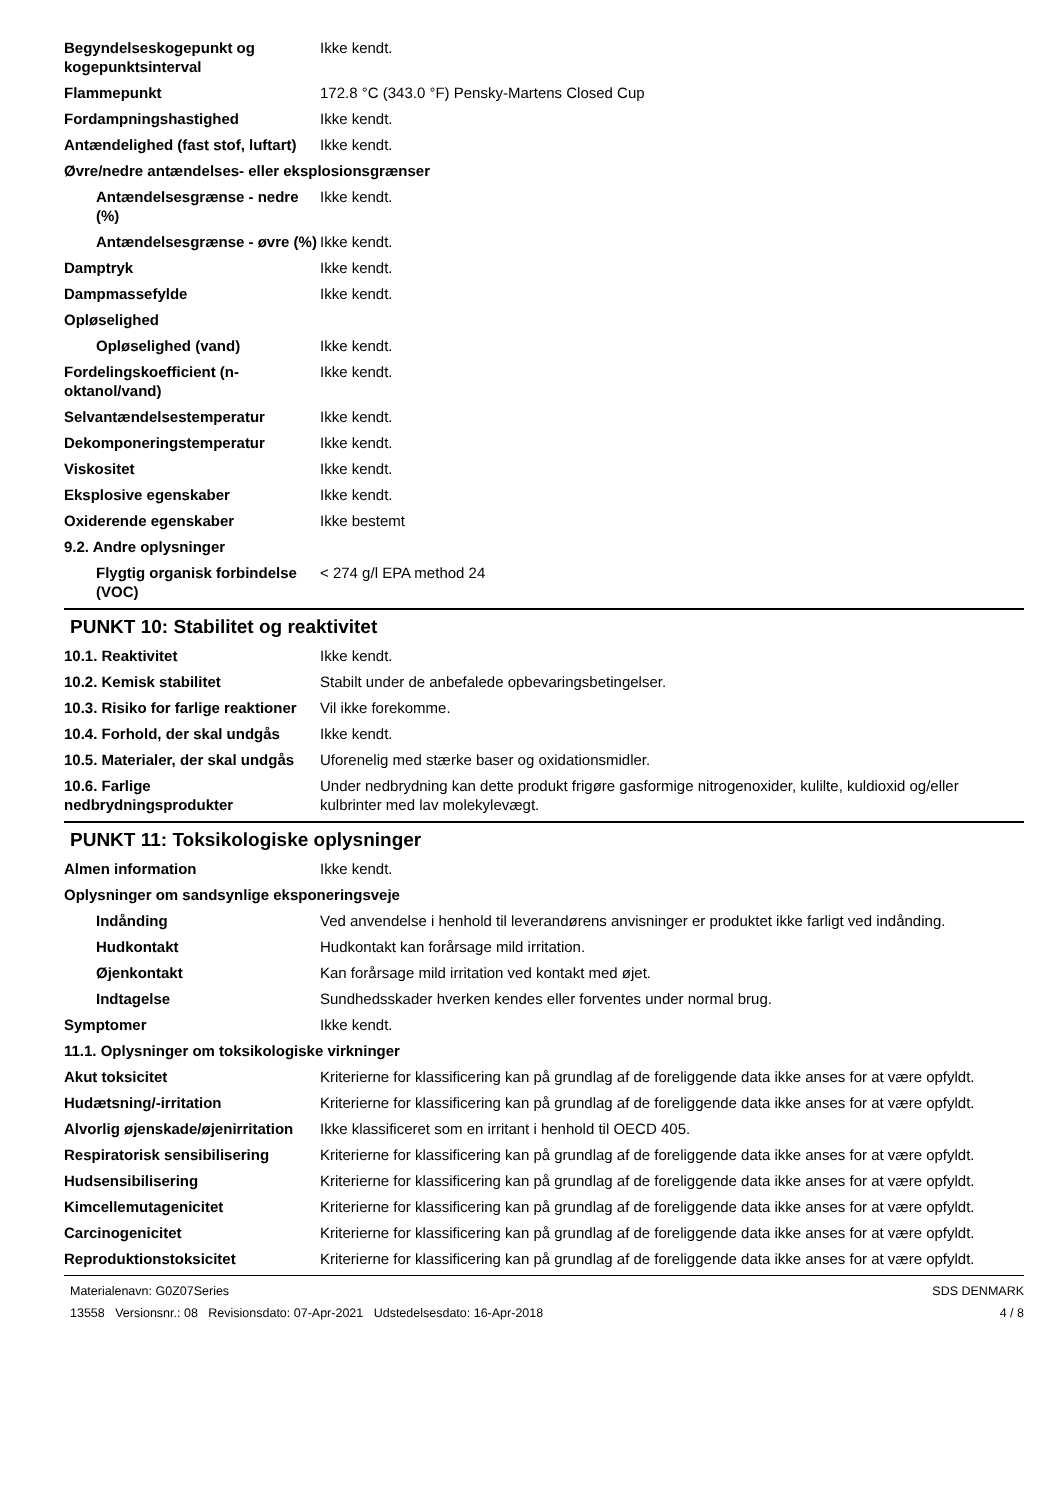Begyndelseskogepunkt og kogepunktsinterval
Ikke kendt.
Flammepunkt 172.8 °C (343.0 °F) Pensky-Martens Closed Cup
Fordampningshastighed Ikke kendt.
Antændelighed (fast stof, luftart)
Ikke kendt.
Øvre/nedre antændelses- eller eksplosionsgrænser
Antændelsesgrænse - nedre (%)
Ikke kendt.
Antændelsesgrænse - øvre (%)
Ikke kendt.
Damptryk Ikke kendt.
Dampmassefylde Ikke kendt.
Opløselighed
Opløselighed (vand) Ikke kendt.
Fordelingskoefficient (n-oktanol/vand)
Ikke kendt.
Selvantændelsestemperatur Ikke kendt.
Dekomponeringstemperatur Ikke kendt.
Viskositet Ikke kendt.
Eksplosive egenskaber Ikke kendt.
Oxiderende egenskaber Ikke bestemt
9.2. Andre oplysninger
Flygtig organisk forbindelse (VOC)
< 274 g/l EPA method 24
PUNKT 10: Stabilitet og reaktivitet
10.1. Reaktivitet Ikke kendt.
10.2. Kemisk stabilitet Stabilt under de anbefalede opbevaringsbetingelser.
10.3. Risiko for farlige reaktioner
Vil ikke forekomme.
10.4. Forhold, der skal undgås
Ikke kendt.
10.5. Materialer, der skal undgås
Uforenelig med stærke baser og oxidationsmidler.
10.6. Farlige nedbrydningsprodukter
Under nedbrydning kan dette produkt frigøre gasformige nitrogenoxider, kulilte, kuldioxid og/eller kulbrinter med lav molekylevægt.
PUNKT 11: Toksikologiske oplysninger
Almen information Ikke kendt.
Oplysninger om sandsynlige eksponeringsveje
Indånding Ved anvendelse i henhold til leverandørens anvisninger er produktet ikke farligt ved indånding.
Hudkontakt Hudkontakt kan forårsage mild irritation.
Øjenkontakt Kan forårsage mild irritation ved kontakt med øjet.
Indtagelse Sundhedsskader hverken kendes eller forventes under normal brug.
Symptomer Ikke kendt.
11.1. Oplysninger om toksikologiske virkninger
Akut toksicitet Kriterierne for klassificering kan på grundlag af de foreliggende data ikke anses for at være opfyldt.
Hudætsning/-irritation Kriterierne for klassificering kan på grundlag af de foreliggende data ikke anses for at være opfyldt.
Alvorlig øjenskade/øjenirritation
Ikke klassificeret som en irritant i henhold til OECD 405.
Respiratorisk sensibilisering
Kriterierne for klassificering kan på grundlag af de foreliggende data ikke anses for at være opfyldt.
Hudsensibilisering Kriterierne for klassificering kan på grundlag af de foreliggende data ikke anses for at være opfyldt.
Kimcellemutagenicitet Kriterierne for klassificering kan på grundlag af de foreliggende data ikke anses for at være opfyldt.
Carcinogenicitet Kriterierne for klassificering kan på grundlag af de foreliggende data ikke anses for at være opfyldt.
Reproduktionstoksicitet Kriterierne for klassificering kan på grundlag af de foreliggende data ikke anses for at være opfyldt.
Materialenavn: G0Z07Series
13558 Versionsnr.: 08 Revisionsdato: 07-Apr-2021 Udstedelsesdato: 16-Apr-2018
SDS DENMARK
4 / 8